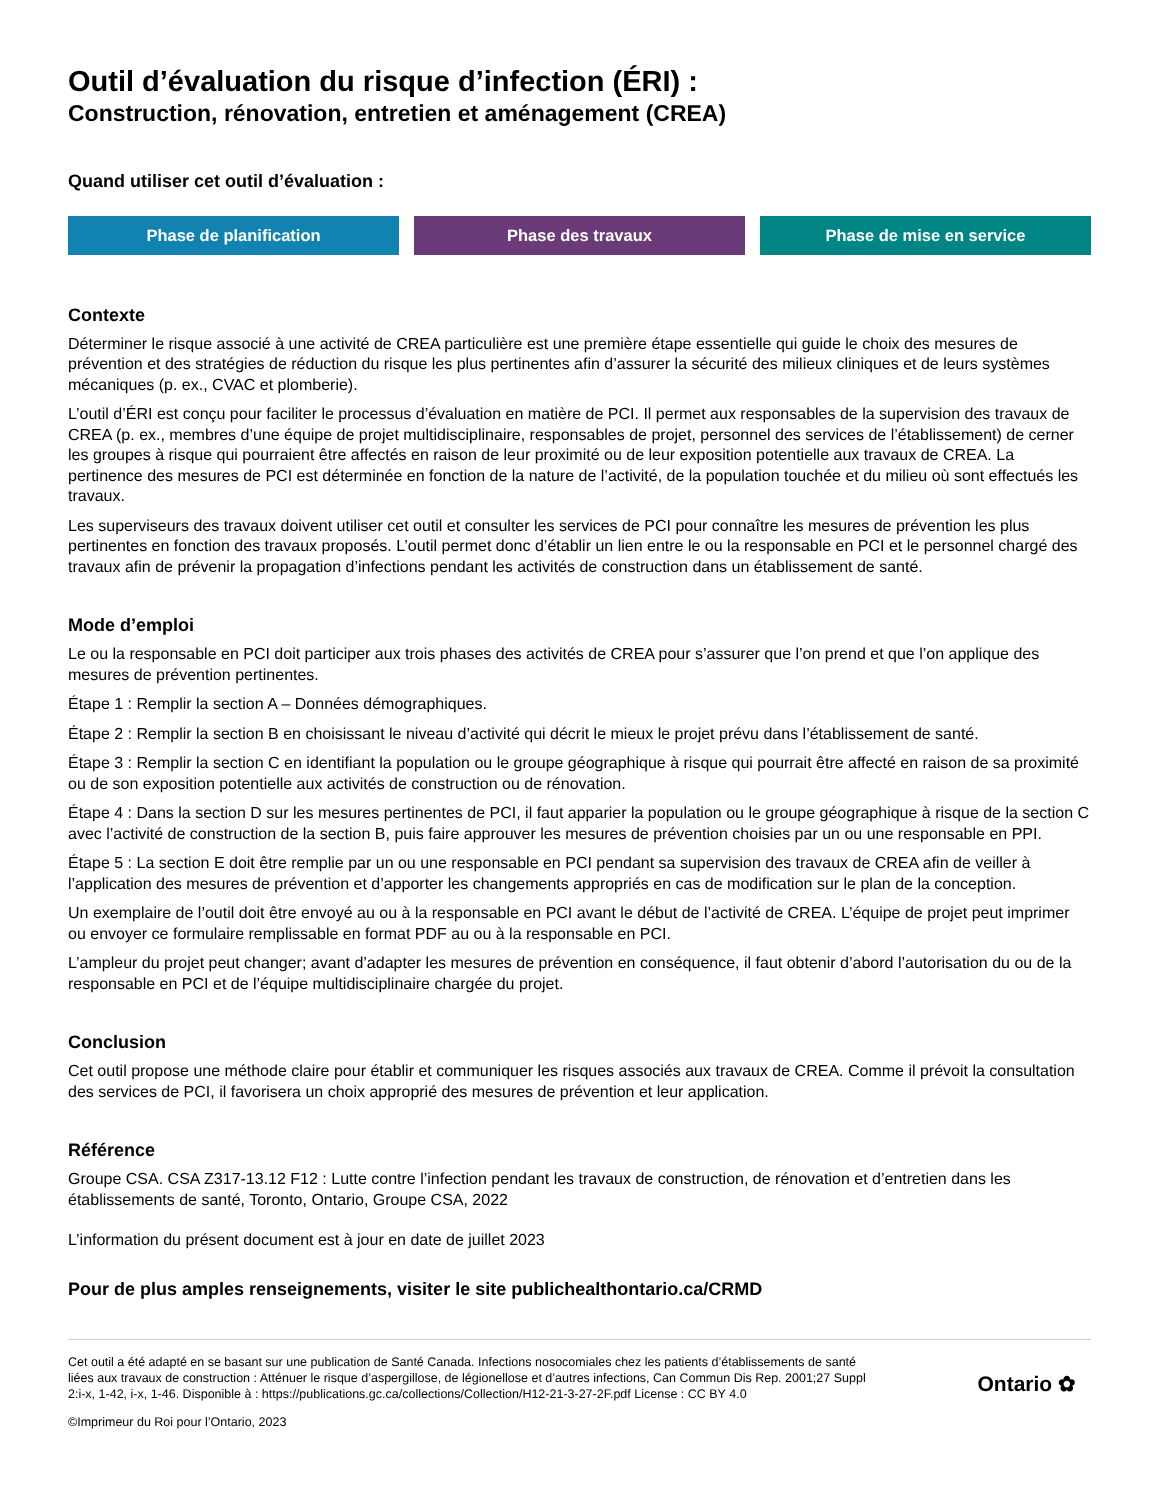Outil d’évaluation du risque d’infection (ÉRI) :
Construction, rénovation, entretien et aménagement (CREA)
Quand utiliser cet outil d’évaluation :
Phase de planification Phase des travaux Phase de mise en service
Contexte
Déterminer le risque associé à une activité de CREA particulière est une première étape essentielle qui guide le choix des mesures de prévention et des stratégies de réduction du risque les plus pertinentes afin d’assurer la sécurité des milieux cliniques et de leurs systèmes mécaniques (p. ex., CVAC et plomberie).
L’outil d’ÉRI est conçu pour faciliter le processus d’évaluation en matière de PCI. Il permet aux responsables de la supervision des travaux de CREA (p. ex., membres d’une équipe de projet multidisciplinaire, responsables de projet, personnel des services de l’établissement) de cerner les groupes à risque qui pourraient être affectés en raison de leur proximité ou de leur exposition potentielle aux travaux de CREA. La pertinence des mesures de PCI est déterminée en fonction de la nature de l’activité, de la population touchée et du milieu où sont effectués les travaux.
Les superviseurs des travaux doivent utiliser cet outil et consulter les services de PCI pour connaître les mesures de prévention les plus pertinentes en fonction des travaux proposés. L’outil permet donc d’établir un lien entre le ou la responsable en PCI et le personnel chargé des travaux afin de prévenir la propagation d’infections pendant les activités de construction dans un établissement de santé.
Mode d’emploi
Le ou la responsable en PCI doit participer aux trois phases des activités de CREA pour s’assurer que l’on prend et que l’on applique des mesures de prévention pertinentes.
Étape 1 : Remplir la section A – Données démographiques.
Étape 2 : Remplir la section B en choisissant le niveau d’activité qui décrit le mieux le projet prévu dans l’établissement de santé.
Étape 3 : Remplir la section C en identifiant la population ou le groupe géographique à risque qui pourrait être affecté en raison de sa proximité ou de son exposition potentielle aux activités de construction ou de rénovation.
Étape 4 : Dans la section D sur les mesures pertinentes de PCI, il faut apparier la population ou le groupe géographique à risque de la section C avec l’activité de construction de la section B, puis faire approuver les mesures de prévention choisies par un ou une responsable en PPI.
Étape 5 : La section E doit être remplie par un ou une responsable en PCI pendant sa supervision des travaux de CREA afin de veiller à l’application des mesures de prévention et d’apporter les changements appropriés en cas de modification sur le plan de la conception.
Un exemplaire de l’outil doit être envoyé au ou à la responsable en PCI avant le début de l’activité de CREA. L’équipe de projet peut imprimer ou envoyer ce formulaire remplissable en format PDF au ou à la responsable en PCI.
L’ampleur du projet peut changer; avant d’adapter les mesures de prévention en conséquence, il faut obtenir d’abord l’autorisation du ou de la responsable en PCI et de l’équipe multidisciplinaire chargée du projet.
Conclusion
Cet outil propose une méthode claire pour établir et communiquer les risques associés aux travaux de CREA. Comme il prévoit la consultation des services de PCI, il favorisera un choix approprié des mesures de prévention et leur application.
Référence
Groupe CSA. CSA Z317-13.12 F12 : Lutte contre l’infection pendant les travaux de construction, de rénovation et d’entretien dans les établissements de santé, Toronto, Ontario, Groupe CSA, 2022
L’information du présent document est à jour en date de juillet 2023
Pour de plus amples renseignements, visiter le site publichealthontario.ca/CRMD
Cet outil a été adapté en se basant sur une publication de Santé Canada. Infections nosocomiales chez les patients d’établissements de santé liées aux travaux de construction : Atténuer le risque d’aspergillose, de légionellose et d’autres infections, Can Commun Dis Rep. 2001;27 Suppl 2:i-x, 1-42, i-x, 1-46. Disponible à : https://publications.gc.ca/collections/Collection/H12-21-3-27-2F.pdf License : CC BY 4.0
©Imprimeur du Roi pour l’Ontario, 2023
Ontario ✿